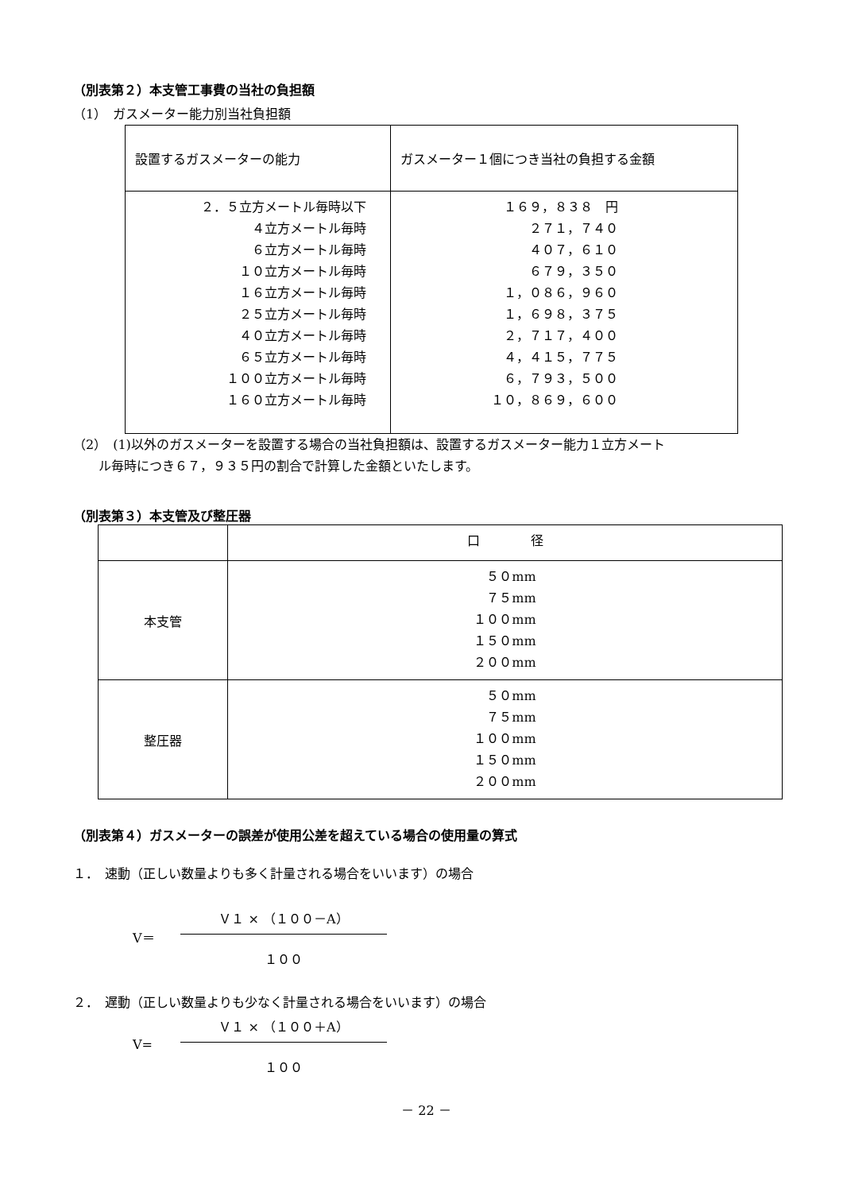（別表第２）本支管工事費の当社の負担額
（1）　ガスメーター能力別当社負担額
| 設置するガスメーターの能力 | ガスメーター１個につき当社の負担する金額 |
| ２．５立方メートル毎時以下 ４立方メートル毎時 ６立方メートル毎時 １０立方メートル毎時 １６立方メートル毎時 ２５立方メートル毎時 ４０立方メートル毎時 ６５立方メートル毎時 １００立方メートル毎時 １６０立方メートル毎時 | １６９，８３８ 円 ２７１，７４０ ４０７，６１０ ６７９，３５０ １，０８６，９６０ １，６９８，３７５ ２，７１７，４００ ４，４１５，７７５ ６，７９３，５００ １０，８６９，６００ |
（2）　(1)以外のガスメーターを設置する場合の当社負担額は、設置するガスメーター能力１立方メート
　　ル毎時につき６７，９３５円の割合で計算した金額といたします。
（別表第３）本支管及び整圧器
| | 口 径 |
| 本支管 | ５０mm ７５mm １００mm １５０mm ２００mm |
| 整圧器 | ５０mm ７５mm １００mm １５０mm ２００mm |
（別表第４）ガスメーターの誤差が使用公差を超えている場合の使用量の算式
１．　速動（正しい数量よりも多く計量される場合をいいます）の場合
V＝
Ｖ１ × （１００－A）
１００
２．　遅動（正しい数量よりも少なく計量される場合をいいます）の場合
V=
Ｖ１ × （１００＋A）
１００
－ 22 －